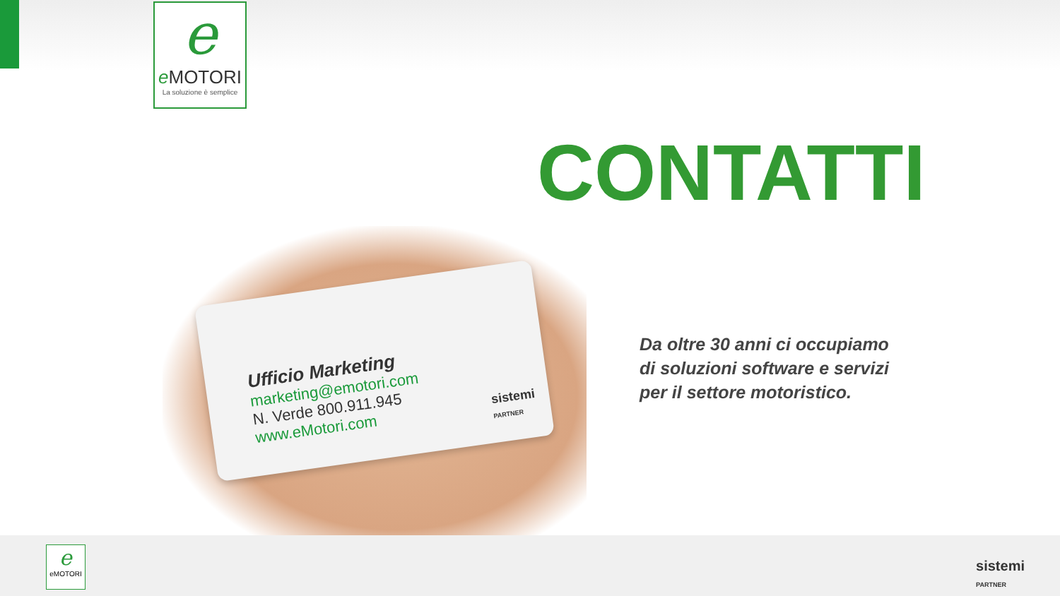e
e MOTORI
La soluzione è semplice
CONTATTI
Ufficio Marketing
marketing@emotori.com
N. Verde 800.911.945
www.eMotori.com
sistemi
PARTNER
Da oltre 30 anni ci occupiamo di soluzioni software e servizi per il settore motoristico.
e
eMOTORI
sistemi
PARTNER